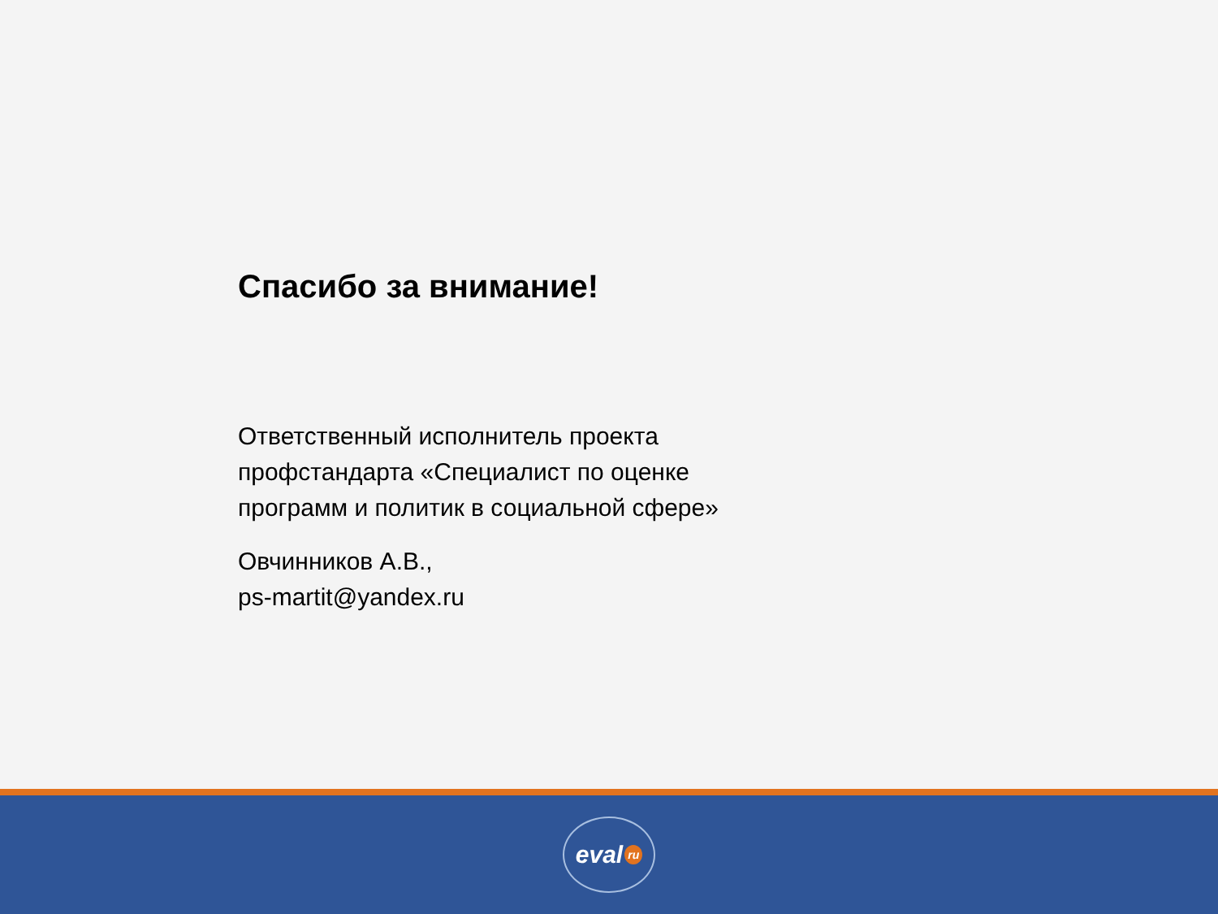Спасибо за внимание!
Ответственный исполнитель проекта
профстандарта «Специалист по оценке
программ и политик в социальной сфере»
Овчинников А.В.,
ps-martit@yandex.ru
eval ru